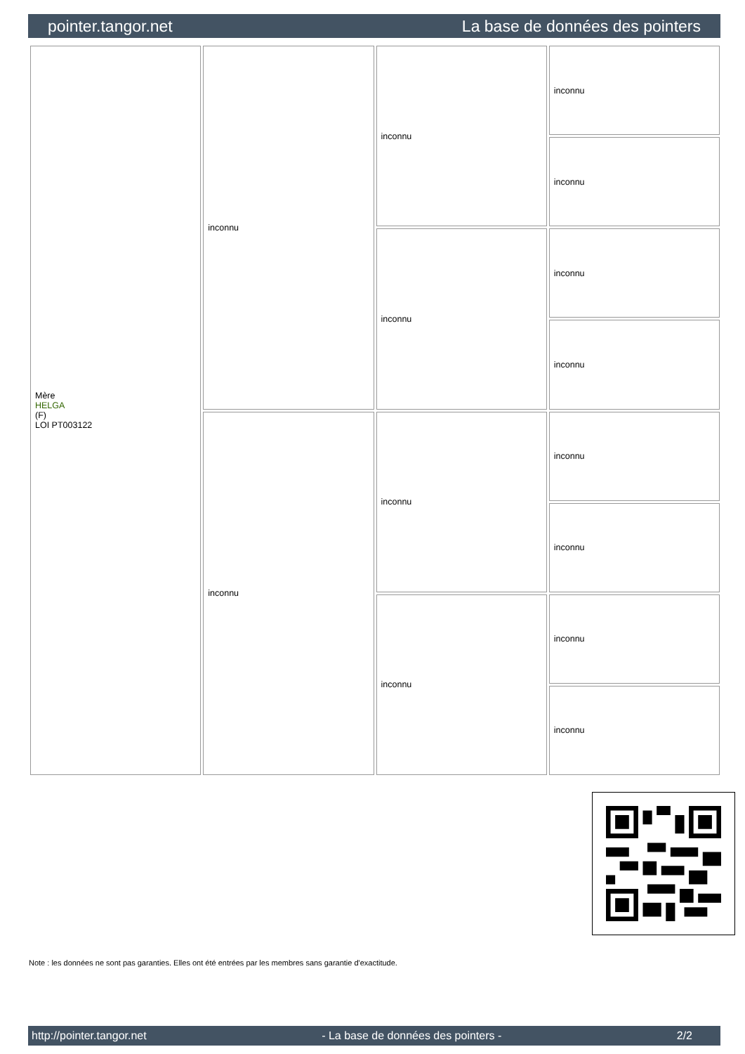pointer.tangor.net La base de données des pointers
| Mère HELGA (F) LOI PT003122 | inconnu | inconnu | inconnu |
| | | | inconnu |
| | | inconnu | inconnu |
| | | | inconnu |
| | inconnu | inconnu | inconnu |
| | | | inconnu |
| | | inconnu | inconnu |
| | | | inconnu |
Note : les données ne sont pas garanties. Elles ont été entrées par les membres sans garantie d'exactitude.
http://pointer.tangor.net - La base de données des pointers - 2/2